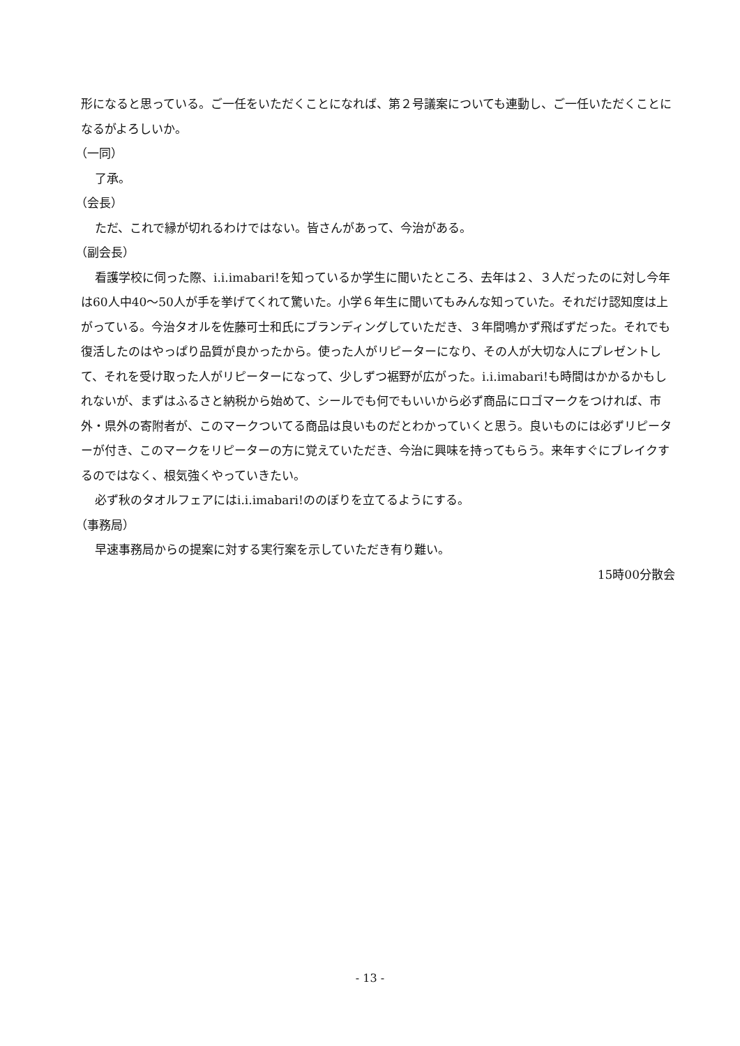形になると思っている。ご一任をいただくことになれば、第２号議案についても連動し、ご一任いただくことになるがよろしいか。
（一同）
了承。
（会長）
ただ、これで縁が切れるわけではない。皆さんがあって、今治がある。
（副会長）
看護学校に伺った際、i.i.imabari!を知っているか学生に聞いたところ、去年は２、３人だったのに対し今年は60人中40～50人が手を挙げてくれて驚いた。小学６年生に聞いてもみんな知っていた。それだけ認知度は上がっている。今治タオルを佐藤可士和氏にブランディングしていただき、３年間鳴かず飛ばずだった。それでも復活したのはやっぱり品質が良かったから。使った人がリピーターになり、その人が大切な人にプレゼントして、それを受け取った人がリピーターになって、少しずつ裾野が広がった。i.i.imabari!も時間はかかるかもしれないが、まずはふるさと納税から始めて、シールでも何でもいいから必ず商品にロゴマークをつければ、市外・県外の寄附者が、このマークついてる商品は良いものだとわかっていくと思う。良いものには必ずリピーターが付き、このマークをリピーターの方に覚えていただき、今治に興味を持ってもらう。来年すぐにブレイクするのではなく、根気強くやっていきたい。
必ず秋のタオルフェアにはi.i.imabari!ののぼりを立てるようにする。
（事務局）
早速事務局からの提案に対する実行案を示していただき有り難い。
15時00分散会
- 13 -